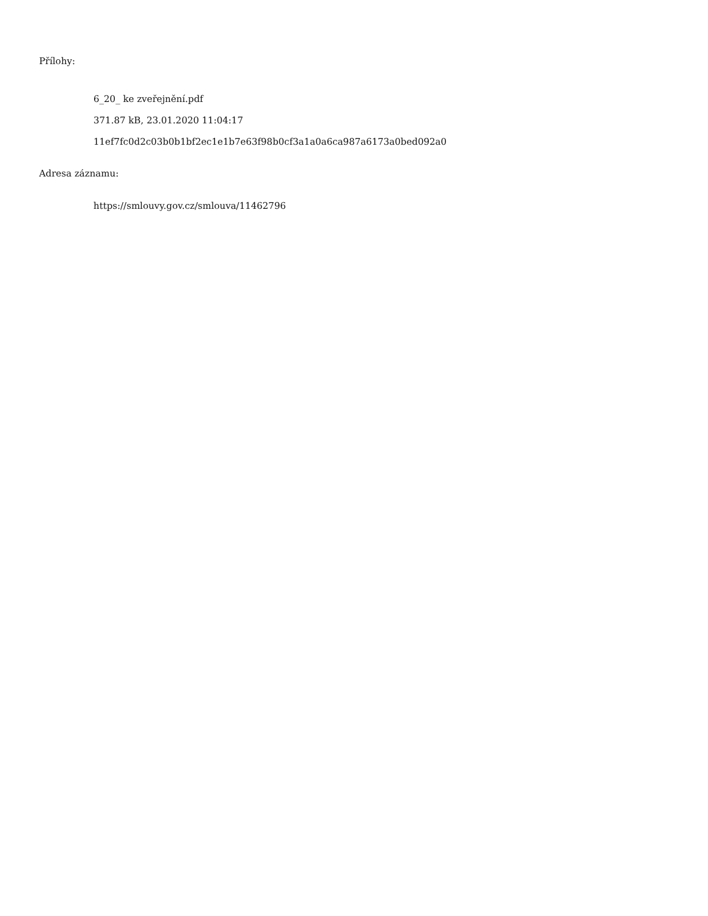Přílohy:
6_20_ ke zveřejnění.pdf
371.87 kB, 23.01.2020 11:04:17
11ef7fc0d2c03b0b1bf2ec1e1b7e63f98b0cf3a1a0a6ca987a6173a0bed092a0
Adresa záznamu:
https://smlouvy.gov.cz/smlouva/11462796